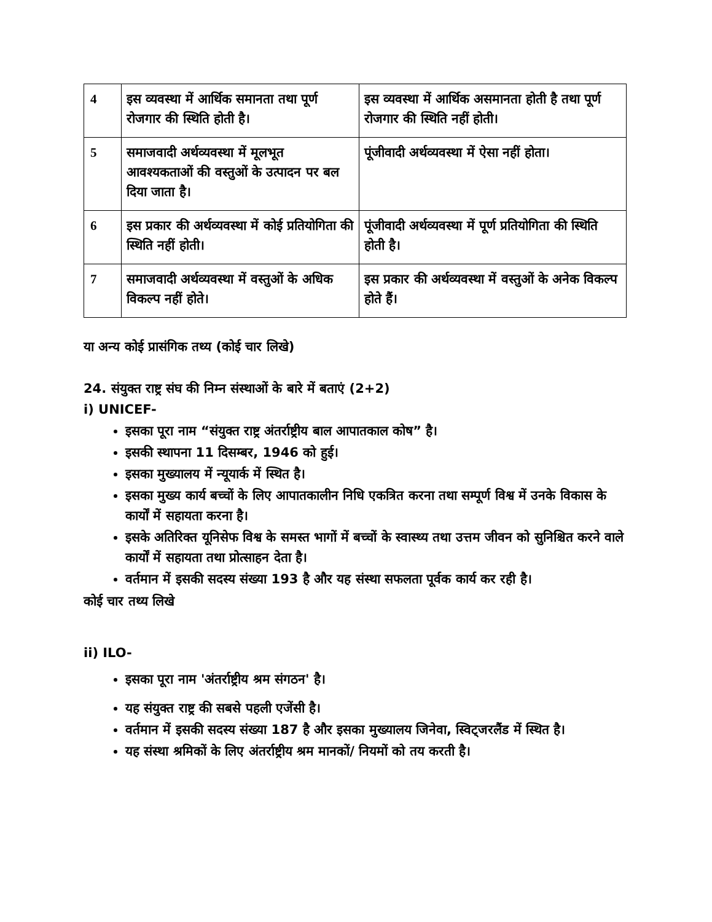| 4 | इस व्यवस्था में आर्थिक समानता तथा पूर्ण रोजगार की स्थिति होती है। | इस व्यवस्था में आर्थिक असमानता होती है तथा पूर्ण रोजगार की स्थिति नहीं होती। |
| 5 | समाजवादी अर्थव्यवस्था में मूलभूत आवश्यकताओं की वस्तुओं के उत्पादन पर बल दिया जाता है। | पूंजीवादी अर्थव्यवस्था में ऐसा नहीं होता। |
| 6 | इस प्रकार की अर्थव्यवस्था में कोई प्रतियोगिता की स्थिति नहीं होती। | पूंजीवादी अर्थव्यवस्था में पूर्ण प्रतियोगिता की स्थिति होती है। |
| 7 | समाजवादी अर्थव्यवस्था में वस्तुओं के अधिक विकल्प नहीं होते। | इस प्रकार की अर्थव्यवस्था में वस्तुओं के अनेक विकल्प होते हैं। |
या अन्य कोई प्रासंगिक तथ्य (कोई चार लिखे)
24. संयुक्त राष्ट्र संघ की निम्न संस्थाओं के बारे में बताएं (2+2)
i) UNICEF-
इसका पूरा नाम “संयुक्त राष्ट्र अंतर्राष्ट्रीय बाल आपातकाल कोष” है।
इसकी स्थापना 11 दिसम्बर, 1946 को हुई।
इसका मुख्यालय में न्यूयार्क में स्थित है।
इसका मुख्य कार्य बच्चों के लिए आपातकालीन निधि एकत्रित करना तथा सम्पूर्ण विश्व में उनके विकास के कार्यों में सहायता करना है।
इसके अतिरिक्त यूनिसेफ विश्व के समस्त भागों में बच्चों के स्वास्थ्य तथा उत्तम जीवन को सुनिश्चित करने वाले कार्यों में सहायता तथा प्रोत्साहन देता है।
वर्तमान में इसकी सदस्य संख्या 193 है और यह संस्था सफलता पूर्वक कार्य कर रही है।
कोई चार तथ्य लिखे
ii) ILO-
इसका पूरा नाम 'अंतर्राष्ट्रीय श्रम संगठन' है।
यह संयुक्त राष्ट्र की सबसे पहली एजेंसी है।
वर्तमान में इसकी सदस्य संख्या 187 है और इसका मुख्यालय जिनेवा, स्विट्जरलैंड में स्थित है।
यह संस्था श्रमिकों के लिए अंतर्राष्ट्रीय श्रम मानकों/ नियमों को तय करती है।